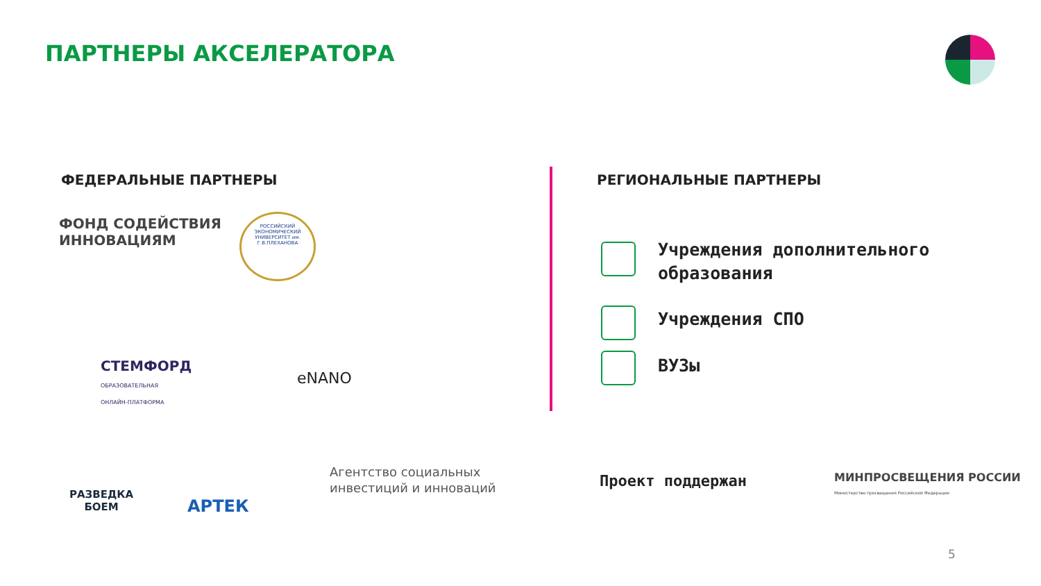ПАРТНЕРЫ АКСЕЛЕРАТОРА
ФЕДЕРАЛЬНЫЕ ПАРТНЕРЫ
ФОНД СОДЕЙСТВИЯ
ИННОВАЦИЯМ
РОССИЙСКИЙ ЭКОНОМИЧЕСКИЙ УНИВЕРСИТЕТ им. Г.В.ПЛЕХАНОВА
СТЕМФОРД
ОБРАЗОВАТЕЛЬНАЯ
ОНЛАЙН-ПЛАТФОРМА
eNANO
РАЗВЕДКА
БОЕМ
АРТЕК
Агентство социальных
инвестиций и инноваций
РЕГИОНАЛЬНЫЕ ПАРТНЕРЫ
Учреждения дополнительного
образования
Учреждения СПО
ВУЗы
Проект поддержан
МИНПРОСВЕЩЕНИЯ РОССИИ
Министерство просвещения Российской Федерации
5